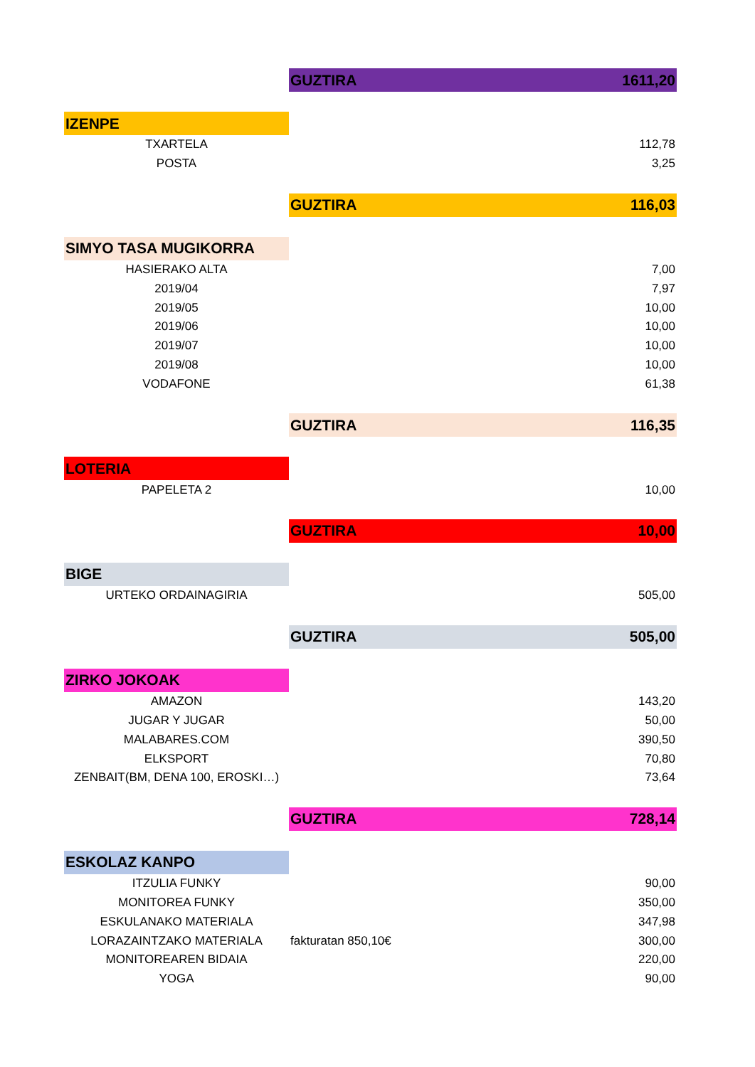| | GUZTIRA | 1611,20 |
| IZENPE | | |
| TXARTELA | | 112,78 |
| POSTA | | 3,25 |
| | GUZTIRA | 116,03 |
| SIMYO TASA MUGIKORRA | | |
| HASIERAKO ALTA | | 7,00 |
| 2019/04 | | 7,97 |
| 2019/05 | | 10,00 |
| 2019/06 | | 10,00 |
| 2019/07 | | 10,00 |
| 2019/08 | | 10,00 |
| VODAFONE | | 61,38 |
| | GUZTIRA | 116,35 |
| LOTERIA | | |
| PAPELETA 2 | | 10,00 |
| | GUZTIRA | 10,00 |
| BIGE | | |
| URTEKO ORDAINAGIRIA | | 505,00 |
| | GUZTIRA | 505,00 |
| ZIRKO JOKOAK | | |
| AMAZON | | 143,20 |
| JUGAR Y JUGAR | | 50,00 |
| MALABARES.COM | | 390,50 |
| ELKSPORT | | 70,80 |
| ZENBAIT(BM, DENA 100, EROSKI…) | | 73,64 |
| | GUZTIRA | 728,14 |
| ESKOLAZ KANPO | | |
| ITZULIA FUNKY | | 90,00 |
| MONITOREA FUNKY | | 350,00 |
| ESKULANAKO MATERIALA | | 347,98 |
| LORAZAINTZAKO MATERIALA | fakturatan 850,10€ | 300,00 |
| MONITOREAREN BIDAIA | | 220,00 |
| YOGA | | 90,00 |